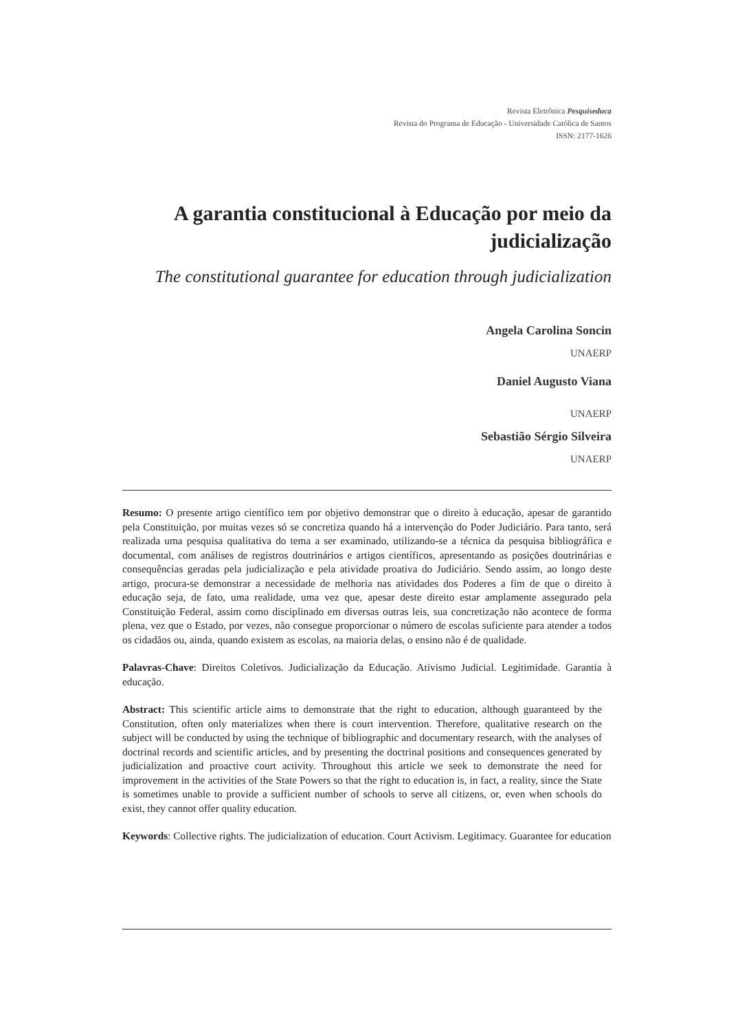Revista Eletrônica Pesquiseduca
Revista do Programa de Educação - Universidade Católica de Santos
ISSN: 2177-1626
A garantia constitucional à Educação por meio da judicialização
The constitutional guarantee for education through judicialization
Angela Carolina Soncin
UNAERP
Daniel Augusto Viana
UNAERP
Sebastião Sérgio Silveira
UNAERP
Resumo: O presente artigo científico tem por objetivo demonstrar que o direito à educação, apesar de garantido pela Constituição, por muitas vezes só se concretiza quando há a intervenção do Poder Judiciário. Para tanto, será realizada uma pesquisa qualitativa do tema a ser examinado, utilizando-se a técnica da pesquisa bibliográfica e documental, com análises de registros doutrinários e artigos científicos, apresentando as posições doutrinárias e consequências geradas pela judicialização e pela atividade proativa do Judiciário. Sendo assim, ao longo deste artigo, procura-se demonstrar a necessidade de melhoria nas atividades dos Poderes a fim de que o direito à educação seja, de fato, uma realidade, uma vez que, apesar deste direito estar amplamente assegurado pela Constituição Federal, assim como disciplinado em diversas outras leis, sua concretização não acontece de forma plena, vez que o Estado, por vezes, não consegue proporcionar o número de escolas suficiente para atender a todos os cidadãos ou, ainda, quando existem as escolas, na maioria delas, o ensino não é de qualidade.
Palavras-Chave: Direitos Coletivos. Judicialização da Educação. Ativismo Judicial. Legitimidade. Garantia à educação.
Abstract: This scientific article aims to demonstrate that the right to education, although guaranteed by the Constitution, often only materializes when there is court intervention. Therefore, qualitative research on the subject will be conducted by using the technique of bibliographic and documentary research, with the analyses of doctrinal records and scientific articles, and by presenting the doctrinal positions and consequences generated by judicialization and proactive court activity. Throughout this article we seek to demonstrate the need for improvement in the activities of the State Powers so that the right to education is, in fact, a reality, since the State is sometimes unable to provide a sufficient number of schools to serve all citizens, or, even when schools do exist, they cannot offer quality education.
Keywords: Collective rights. The judicialization of education. Court Activism. Legitimacy. Guarantee for education